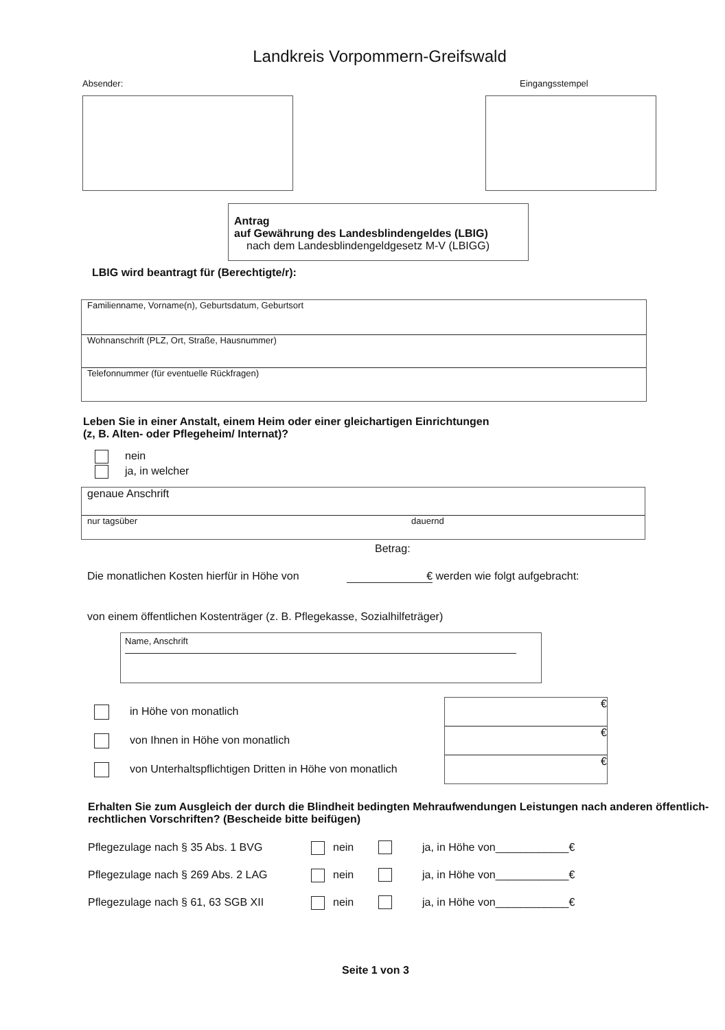Landkreis Vorpommern-Greifswald
Absender: Eingangsstempel
Antrag
auf Gewährung des Landesblindengeldes (LBIG)
nach dem Landesblindengeldgesetz M-V (LBIGG)
LBIG wird beantragt für (Berechtigte/r):
Familienname, Vorname(n), Geburtsdatum, Geburtsort
Wohnanschrift (PLZ, Ort, Straße, Hausnummer)
Telefonnummer (für eventuelle Rückfragen)
Leben Sie in einer Anstalt, einem Heim oder einer gleichartigen Einrichtungen
(z, B. Alten- oder Pflegeheim/ Internat)?
nein
ja, in welcher
genaue Anschrift
nur tagsüber dauernd
Betrag:
Die monatlichen Kosten hierfür in Höhe von € werden wie folgt aufgebracht:
von einem öffentlichen Kostenträger (z. B. Pflegekasse, Sozialhilfeträger)
Name, Anschrift
in Höhe von monatlich
von Ihnen in Höhe von monatlich
von Unterhaltspflichtigen Dritten in Höhe von monatlich
€
€
€
Erhalten Sie zum Ausgleich der durch die Blindheit bedingten Mehraufwendungen Leistungen nach anderen öffentlich-rechtlichen Vorschriften? (Bescheide bitte beifügen)
Pflegezulage nach § 35 Abs. 1 BVG nein ja, in Höhe von____________€
Pflegezulage nach § 269 Abs. 2 LAG nein ja, in Höhe von____________€
Pflegezulage nach § 61, 63 SGB XII nein ja, in Höhe von____________€
Seite 1 von 3